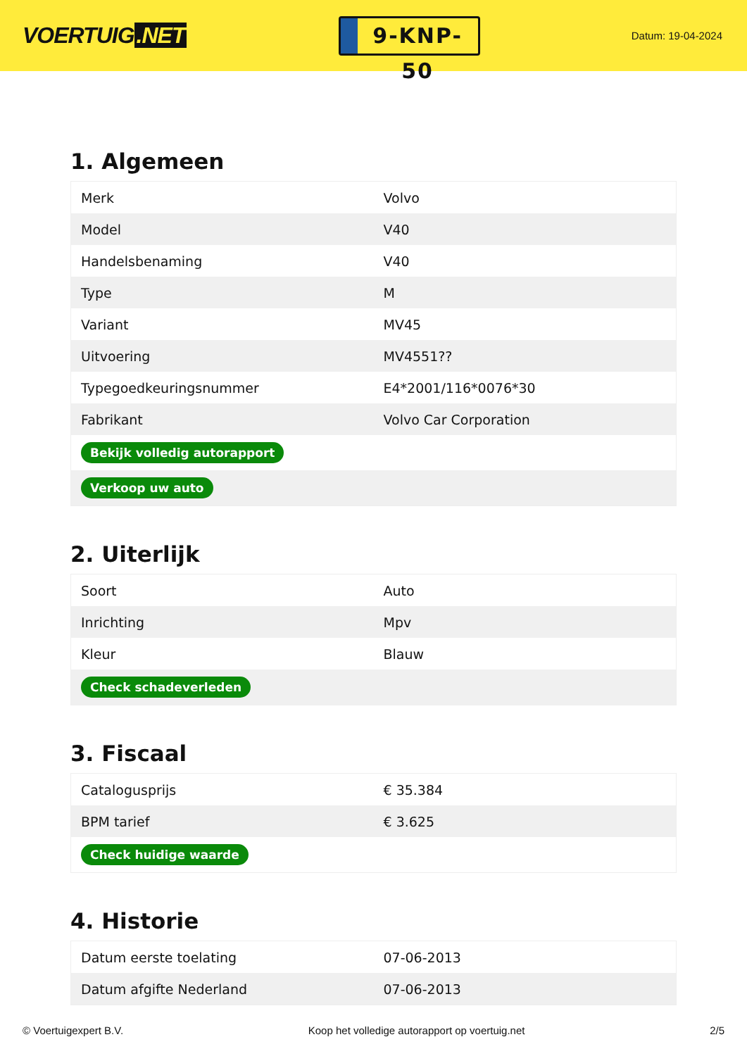VOERTUIG.NET
9-KNP-50
Datum: 19-04-2024
1. Algemeen
| Merk | Volvo |
| Model | V40 |
| Handelsbenaming | V40 |
| Type | M |
| Variant | MV45 |
| Uitvoering | MV4551?? |
| Typegoedkeuringsnummer | E4*2001/116*0076*30 |
| Fabrikant | Volvo Car Corporation |
| Bekijk volledig autorapport | |
| Verkoop uw auto | |
2. Uiterlijk
| Soort | Auto |
| Inrichting | Mpv |
| Kleur | Blauw |
| Check schadeverleden | |
3. Fiscaal
| Catalogusprijs | € 35.384 |
| BPM tarief | € 3.625 |
| Check huidige waarde | |
4. Historie
| Datum eerste toelating | 07-06-2013 |
| Datum afgifte Nederland | 07-06-2013 |
© Voertuigexpert B.V. Koop het volledige autorapport op voertuig.net 2/5